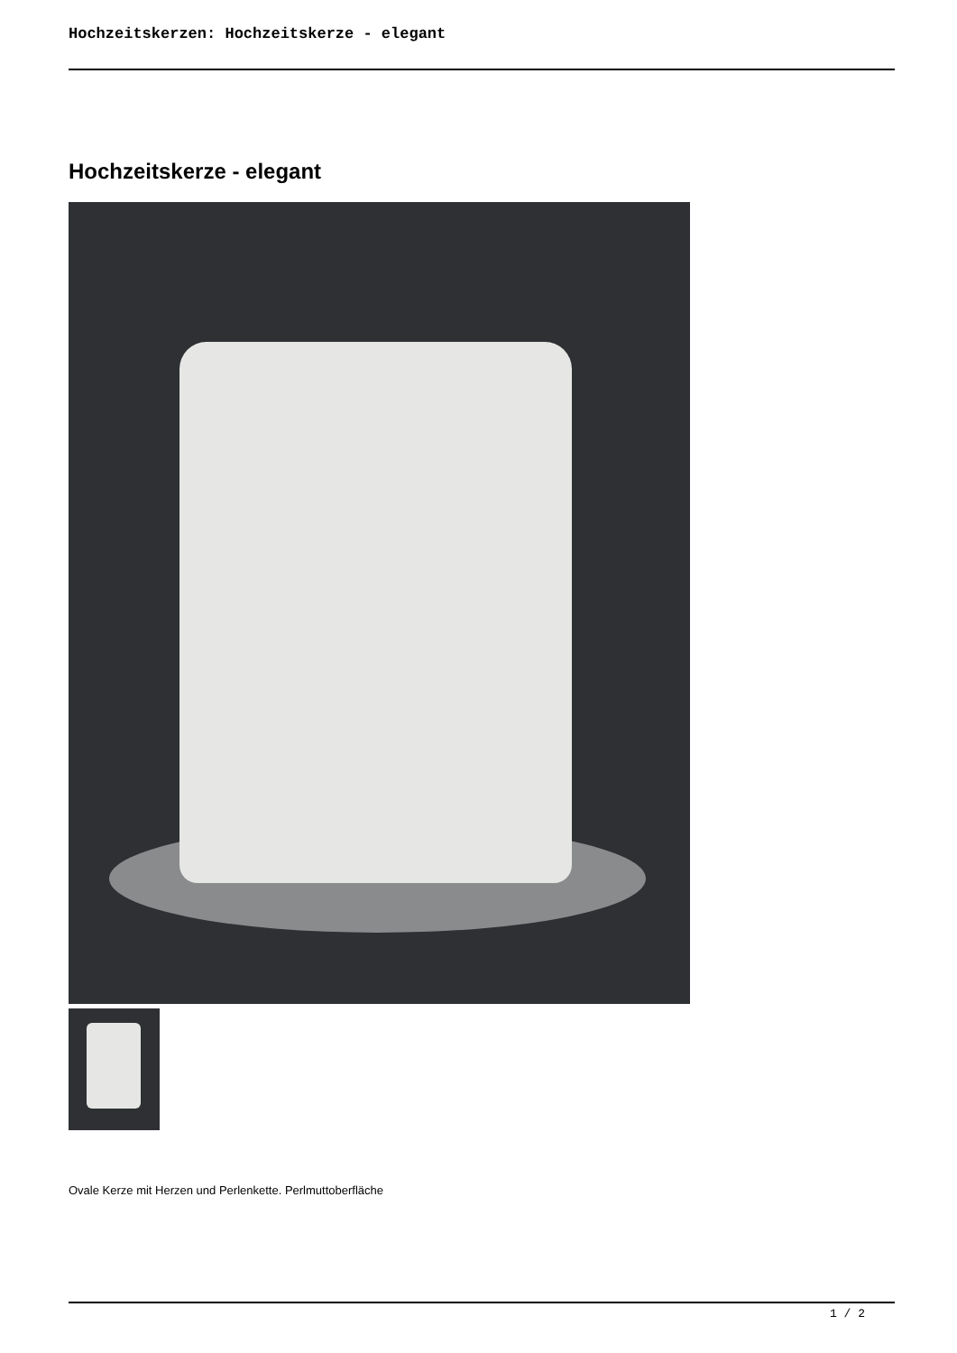Hochzeitskerzen: Hochzeitskerze - elegant
Hochzeitskerze - elegant
Ovale Kerze mit Herzen und Perlenkette. Perlmuttoberfläche
1 / 2